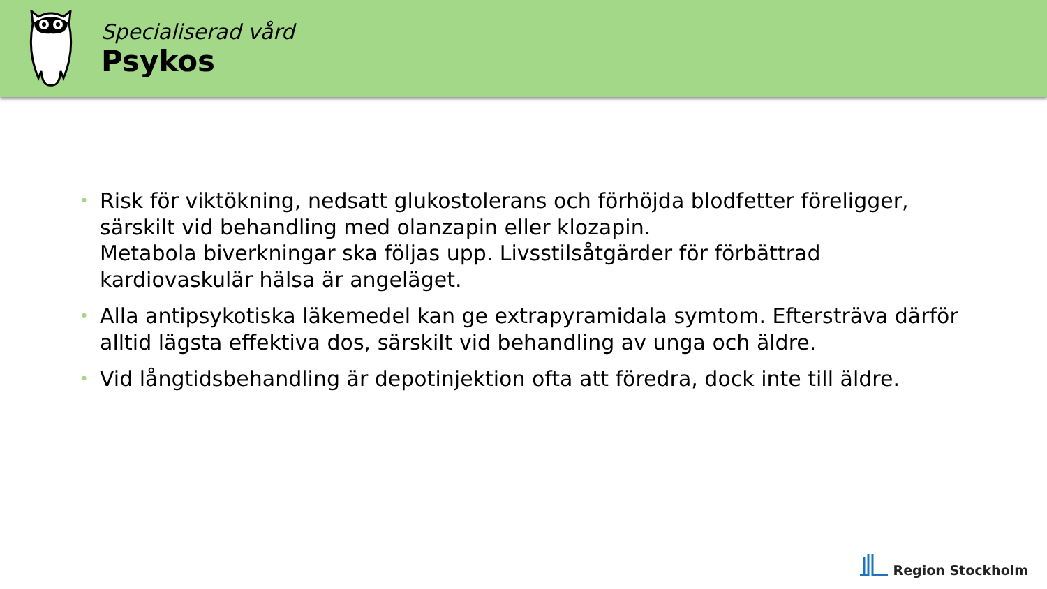Specialiserad vård
Psykos
• Risk för viktökning, nedsatt glukostolerans och förhöjda blodfetter föreligger, särskilt vid behandling med olanzapin eller klozapin.
Metabola biverkningar ska följas upp. Livsstilsåtgärder för förbättrad kardiovaskulär hälsa är angeläget.
• Alla antipsykotiska läkemedel kan ge extrapyramidala symtom. Eftersträva därför alltid lägsta effektiva dos, särskilt vid behandling av unga och äldre.
• Vid långtidsbehandling är depotinjektion ofta att föredra, dock inte till äldre.
Region Stockholm